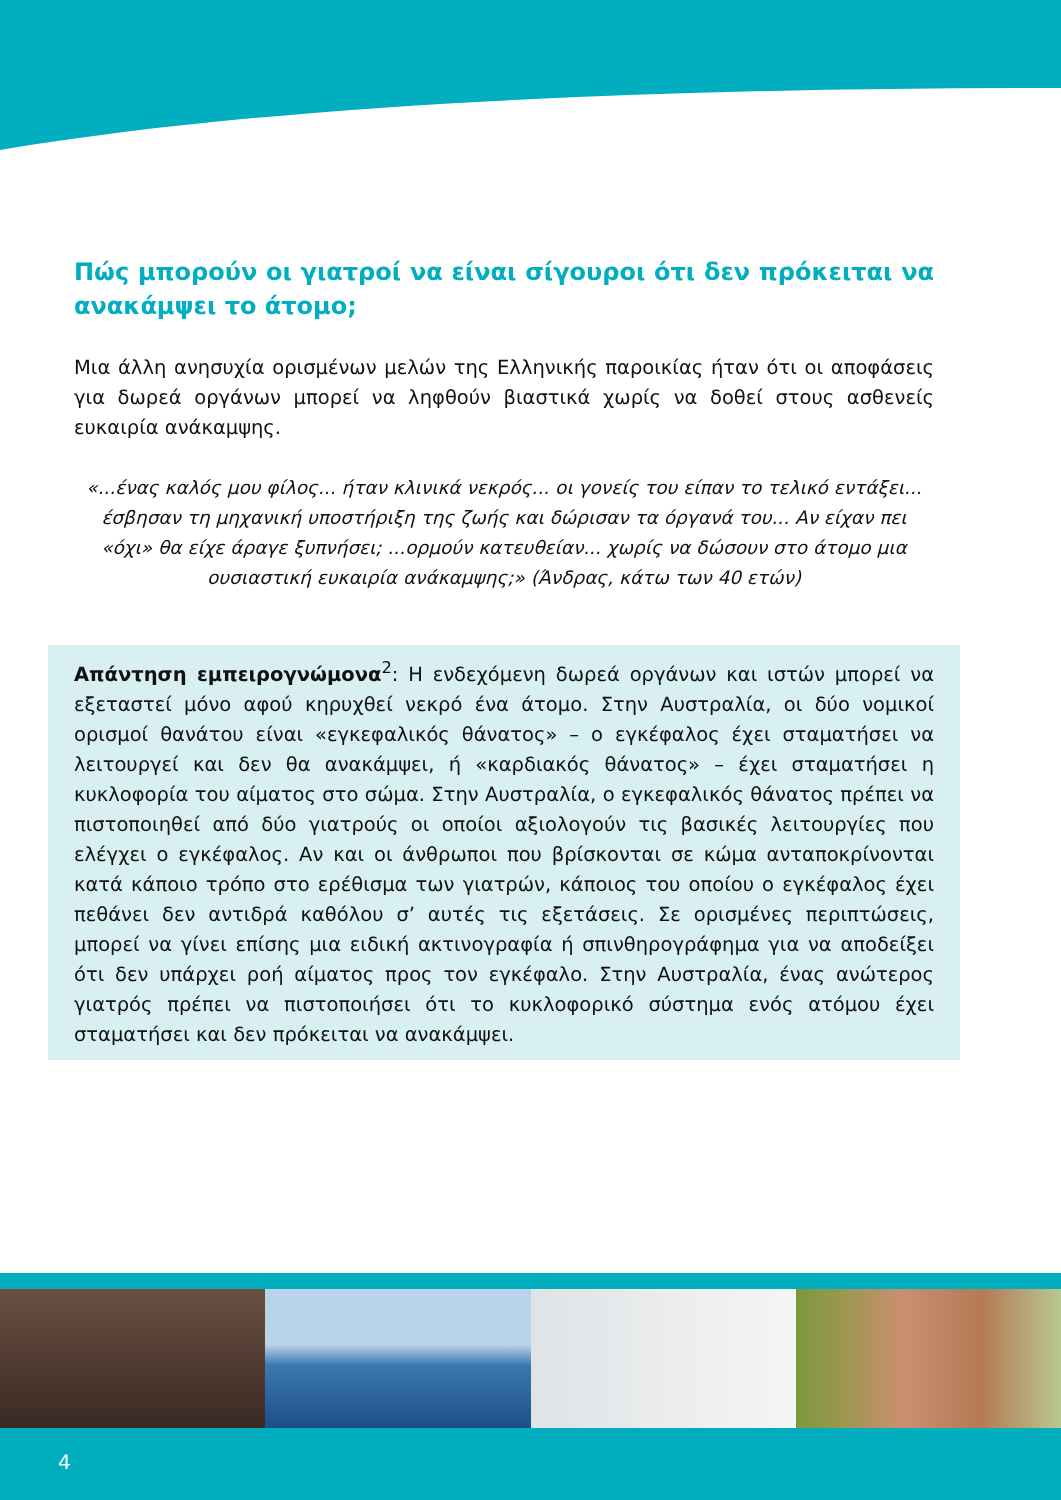Πώς μπορούν οι γιατροί να είναι σίγουροι ότι δεν πρόκειται να ανακάμψει το άτομο;
Μια άλλη ανησυχία ορισμένων μελών της Ελληνικής παροικίας ήταν ότι οι αποφάσεις για δωρεά οργάνων μπορεί να ληφθούν βιαστικά χωρίς να δοθεί στους ασθενείς ευκαιρία ανάκαμψης.
«...ένας καλός μου φίλος... ήταν κλινικά νεκρός... οι γονείς του είπαν το τελικό εντάξει... έσβησαν τη μηχανική υποστήριξη της ζωής και δώρισαν τα όργανά του... Αν είχαν πει «όχι» θα είχε άραγε ξυπνήσει; ...ορμούν κατευθείαν... χωρίς να δώσουν στο άτομο μια ουσιαστική ευκαιρία ανάκαμψης;» (Άνδρας, κάτω των 40 ετών)
Απάντηση εμπειρογνώμονα<sup>2</sup>: Η ενδεχόμενη δωρεά οργάνων και ιστών μπορεί να εξεταστεί μόνο αφού κηρυχθεί νεκρό ένα άτομο. Στην Αυστραλία, οι δύο νομικοί ορισμοί θανάτου είναι «εγκεφαλικός θάνατος» – ο εγκέφαλος έχει σταματήσει να λειτουργεί και δεν θα ανακάμψει, ή «καρδιακός θάνατος» – έχει σταματήσει η κυκλοφορία του αίματος στο σώμα. Στην Αυστραλία, ο εγκεφαλικός θάνατος πρέπει να πιστοποιηθεί από δύο γιατρούς οι οποίοι αξιολογούν τις βασικές λειτουργίες που ελέγχει ο εγκέφαλος. Αν και οι άνθρωποι που βρίσκονται σε κώμα ανταποκρίνονται κατά κάποιο τρόπο στο ερέθισμα των γιατρών, κάποιος του οποίου ο εγκέφαλος έχει πεθάνει δεν αντιδρά καθόλου σ’ αυτές τις εξετάσεις. Σε ορισμένες περιπτώσεις, μπορεί να γίνει επίσης μια ειδική ακτινογραφία ή σπινθηρογράφημα για να αποδείξει ότι δεν υπάρχει ροή αίματος προς τον εγκέφαλο. Στην Αυστραλία, ένας ανώτερος γιατρός πρέπει να πιστοποιήσει ότι το κυκλοφορικό σύστημα ενός ατόμου έχει σταματήσει και δεν πρόκειται να ανακάμψει.
4